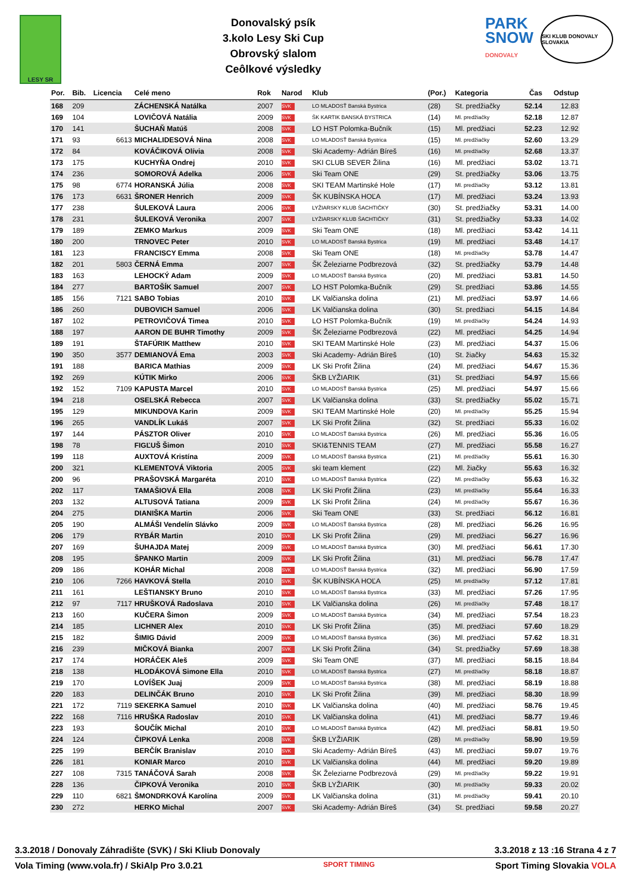LESY SR
Donovalský psík
3.kolo Lesy Ski Cup
Obrovský slalom
Ceôlkové výsledky
PARK
SNOW
DONOVALY
SKI KLUB DONOVALY SLOVAKIA
| Por. | Bib. | Licencia | Celé meno | Rok | Narod | Klub | (Por.) | Kategoria | Čas | Odstup |
| --- | --- | --- | --- | --- | --- | --- | --- | --- | --- | --- |
| 168 | 209 | | ZÁCHENSKÁ Natálka | 2007 | SVK | LO MLADOSŤ Banská Bystrica | (28) | St. predžiačky | 52.14 | 12.83 |
| 169 | 104 | | LOVIČOVÁ Natália | 2009 | SVK | ŠK KARTIK BANSKÁ BYSTRICA | (14) | Ml. predžiačky | 52.18 | 12.87 |
| 170 | 141 | | ŠUCHAŇ Matúš | 2008 | SVK | LO HST Polomka-Bučník | (15) | Ml. predžiaci | 52.23 | 12.92 |
| 171 | 93 | 6613 | MICHALIDESOVÁ Nina | 2008 | SVK | LO MLADOSŤ Banská Bystrica | (15) | Ml. predžiačky | 52.60 | 13.29 |
| 172 | 84 | | KOVÁČIKOVÁ Olívia | 2008 | SVK | Ski Academy- Adrián Bíreš | (16) | Ml. predžiačky | 52.68 | 13.37 |
| 173 | 175 | | KUCHYŇA Ondrej | 2010 | SVK | SKI CLUB SEVER Žilina | (16) | Ml. predžiaci | 53.02 | 13.71 |
| 174 | 236 | | SOMOROVÁ Adelka | 2006 | SVK | Ski Team ONE | (29) | St. predžiačky | 53.06 | 13.75 |
| 175 | 98 | 6774 | HORANSKÁ Júlia | 2008 | SVK | SKI TEAM Martinské Hole | (17) | Ml. predžiačky | 53.12 | 13.81 |
| 176 | 173 | 6631 | ŠRONER Henrich | 2009 | SVK | ŠK KUBÍNSKA HOĽA | (17) | Ml. predžiaci | 53.24 | 13.93 |
| 177 | 238 | | ŠULEKOVÁ Laura | 2006 | SVK | LYŽIARSKY KLUB ŠACHTIČKY | (30) | St. predžiačky | 53.31 | 14.00 |
| 178 | 231 | | ŠULEKOVÁ Veronika | 2007 | SVK | LYŽIARSKY KLUB ŠACHTIČKY | (31) | St. predžiačky | 53.33 | 14.02 |
| 179 | 189 | | ZEMKO Markus | 2009 | SVK | Ski Team ONE | (18) | Ml. predžiaci | 53.42 | 14.11 |
| 180 | 200 | | TRNOVEC Peter | 2010 | SVK | LO MLADOSŤ Banská Bystrica | (19) | Ml. predžiaci | 53.48 | 14.17 |
| 181 | 123 | | FRANCISCY Emma | 2008 | SVK | Ski Team ONE | (18) | Ml. predžiačky | 53.78 | 14.47 |
| 182 | 201 | 5803 | ČERNÁ Emma | 2007 | SVK | ŠK Železiarne Podbrezová | (32) | St. predžiačky | 53.79 | 14.48 |
| 183 | 163 | | LEHOCKÝ Adam | 2009 | SVK | LO MLADOSŤ Banská Bystrica | (20) | Ml. predžiaci | 53.81 | 14.50 |
| 184 | 277 | | BARTOŠÍK Samuel | 2007 | SVK | LO HST Polomka-Bučník | (29) | St. predžiaci | 53.86 | 14.55 |
| 185 | 156 | 7121 | SABO Tobias | 2010 | SVK | LK Valčianska dolina | (21) | Ml. predžiaci | 53.97 | 14.66 |
| 186 | 260 | | DUBOVICH Samuel | 2006 | SVK | LK Valčianska dolina | (30) | St. predžiaci | 54.15 | 14.84 |
| 187 | 102 | | PETROVIČOVÁ Timea | 2010 | SVK | LO HST Polomka-Bučník | (19) | Ml. predžiačky | 54.24 | 14.93 |
| 188 | 197 | | AARON DE BUHR Timothy | 2009 | SVK | ŠK Železiarne Podbrezová | (22) | Ml. predžiaci | 54.25 | 14.94 |
| 189 | 191 | | ŠTAFÚRIK Matthew | 2010 | SVK | SKI TEAM Martinské Hole | (23) | Ml. predžiaci | 54.37 | 15.06 |
| 190 | 350 | 3577 | DEMIANOVÁ Ema | 2003 | SVK | Ski Academy- Adrián Bíreš | (10) | St. žiačky | 54.63 | 15.32 |
| 191 | 188 | | BARICA Mathias | 2009 | SVK | LK Ski Profit Žilina | (24) | Ml. predžiaci | 54.67 | 15.36 |
| 192 | 269 | | KÚTIK Mirko | 2006 | SVK | ŠKB LYŽIARIK | (31) | St. predžiaci | 54.97 | 15.66 |
| 192 | 152 | 7109 | KAPUSTA Marcel | 2010 | SVK | LO MLADOSŤ Banská Bystrica | (25) | Ml. predžiaci | 54.97 | 15.66 |
| 194 | 218 | | OSELSKÁ Rebecca | 2007 | SVK | LK Valčianska dolina | (33) | St. predžiačky | 55.02 | 15.71 |
| 195 | 129 | | MIKUNDOVA Karin | 2009 | SVK | SKI TEAM Martinské Hole | (20) | Ml. predžiačky | 55.25 | 15.94 |
| 196 | 265 | | VANDLÍK Lukáš | 2007 | SVK | LK Ski Profit Žilina | (32) | St. predžiaci | 55.33 | 16.02 |
| 197 | 144 | | PÁSZTOR Oliver | 2010 | SVK | LO MLADOSŤ Banská Bystrica | (26) | Ml. predžiaci | 55.36 | 16.05 |
| 198 | 78 | | FIGĽUŠ Šimon | 2010 | SVK | SKI&TENNIS TEAM | (27) | Ml. predžiaci | 55.58 | 16.27 |
| 199 | 118 | | AUXTOVÁ Kristína | 2009 | SVK | LO MLADOSŤ Banská Bystrica | (21) | Ml. predžiačky | 55.61 | 16.30 |
| 200 | 321 | | KLEMENTOVÁ Viktoria | 2005 | SVK | ski team klement | (22) | Ml. žiačky | 55.63 | 16.32 |
| 200 | 96 | | PRAŠOVSKÁ Margaréta | 2010 | SVK | LO MLADOSŤ Banská Bystrica | (22) | Ml. predžiačky | 55.63 | 16.32 |
| 202 | 117 | | TAMAŠIOVÁ Ella | 2008 | SVK | LK Ski Profit Žilina | (23) | Ml. predžiačky | 55.64 | 16.33 |
| 203 | 132 | | ALTUSOVÁ Tatiana | 2009 | SVK | LK Ski Profit Žilina | (24) | Ml. predžiačky | 55.67 | 16.36 |
| 204 | 275 | | DIANIŠKA Martin | 2006 | SVK | Ski Team ONE | (33) | St. predžiaci | 56.12 | 16.81 |
| 205 | 190 | | ALMÁŠI Vendelín Slávko | 2009 | SVK | LO MLADOSŤ Banská Bystrica | (28) | Ml. predžiaci | 56.26 | 16.95 |
| 206 | 179 | | RYBÁR Martin | 2010 | SVK | LK Ski Profit Žilina | (29) | Ml. predžiaci | 56.27 | 16.96 |
| 207 | 169 | | ŠUHAJDA Matej | 2009 | SVK | LO MLADOSŤ Banská Bystrica | (30) | Ml. predžiaci | 56.61 | 17.30 |
| 208 | 195 | | ŠPANKO Martin | 2009 | SVK | LK Ski Profit Žilina | (31) | Ml. predžiaci | 56.78 | 17.47 |
| 209 | 186 | | KOHÁR Michal | 2008 | SVK | LO MLADOSŤ Banská Bystrica | (32) | Ml. predžiaci | 56.90 | 17.59 |
| 210 | 106 | 7266 | HAVKOVÁ Stella | 2010 | SVK | ŠK KUBÍNSKA HOĽA | (25) | Ml. predžiačky | 57.12 | 17.81 |
| 211 | 161 | | LEŠTIANSKY Bruno | 2010 | SVK | LO MLADOSŤ Banská Bystrica | (33) | Ml. predžiaci | 57.26 | 17.95 |
| 212 | 97 | 7117 | HRUŠKOVÁ Radoslava | 2010 | SVK | LK Valčianska dolina | (26) | Ml. predžiačky | 57.48 | 18.17 |
| 213 | 160 | | KUČERA Šimon | 2009 | SVK | LO MLADOSŤ Banská Bystrica | (34) | Ml. predžiaci | 57.54 | 18.23 |
| 214 | 185 | | LICHNER Alex | 2010 | SVK | LK Ski Profit Žilina | (35) | Ml. predžiaci | 57.60 | 18.29 |
| 215 | 182 | | ŠIMIG Dávid | 2009 | SVK | LO MLADOSŤ Banská Bystrica | (36) | Ml. predžiaci | 57.62 | 18.31 |
| 216 | 239 | | MIČKOVÁ Bianka | 2007 | SVK | LK Ski Profit Žilina | (34) | St. predžiačky | 57.69 | 18.38 |
| 217 | 174 | | HORÁČEK Aleš | 2009 | SVK | Ski Team ONE | (37) | Ml. predžiaci | 58.15 | 18.84 |
| 218 | 138 | | HLODÁKOVÁ Simone Ella | 2010 | SVK | LO MLADOSŤ Banská Bystrica | (27) | Ml. predžiačky | 58.18 | 18.87 |
| 219 | 170 | | LOVÍŠEK Juaj | 2009 | SVK | LO MLADOSŤ Banská Bystrica | (38) | Ml. predžiaci | 58.19 | 18.88 |
| 220 | 183 | | DELINČÁK Bruno | 2010 | SVK | LK Ski Profit Žilina | (39) | Ml. predžiaci | 58.30 | 18.99 |
| 221 | 172 | 7119 | SEKERKA Samuel | 2010 | SVK | LK Valčianska dolina | (40) | Ml. predžiaci | 58.76 | 19.45 |
| 222 | 168 | 7116 | HRUŠKA Radoslav | 2010 | SVK | LK Valčianska dolina | (41) | Ml. predžiaci | 58.77 | 19.46 |
| 223 | 193 | | ŠOUČÍK Michal | 2010 | SVK | LO MLADOSŤ Banská Bystrica | (42) | Ml. predžiaci | 58.81 | 19.50 |
| 224 | 124 | | ČIPKOVÁ Lenka | 2008 | SVK | ŠKB LYŽIARIK | (28) | Ml. predžiačky | 58.90 | 19.59 |
| 225 | 199 | | BERČÍK Branislav | 2010 | SVK | Ski Academy- Adrián Bíreš | (43) | Ml. predžiaci | 59.07 | 19.76 |
| 226 | 181 | | KONIAR Marco | 2010 | SVK | LK Valčianska dolina | (44) | Ml. predžiaci | 59.20 | 19.89 |
| 227 | 108 | 7315 | TANÁČOVÁ Sarah | 2008 | SVK | ŠK Železiarne Podbrezová | (29) | Ml. predžiačky | 59.22 | 19.91 |
| 228 | 136 | | ČIPKOVÁ Veronika | 2010 | SVK | ŠKB LYŽIARIK | (30) | Ml. predžiačky | 59.33 | 20.02 |
| 229 | 110 | 6821 | ŠMONDRKOVÁ Karolína | 2009 | SVK | LK Valčianska dolina | (31) | Ml. predžiačky | 59.41 | 20.10 |
| 230 | 272 | | HERKO Michal | 2007 | SVK | Ski Academy- Adrián Bíreš | (34) | St. predžiaci | 59.58 | 20.27 |
3.3.2018 / Donovaly Záhradište (SVK) / Ski Kliub Donovaly 3.3.2018 z 13 :16 Strana 4 z 7
Vola Timing (www.vola.fr) / SkiAlp Pro 3.0.21 SPORT TIMING Sport Timing Slovakia VOLA